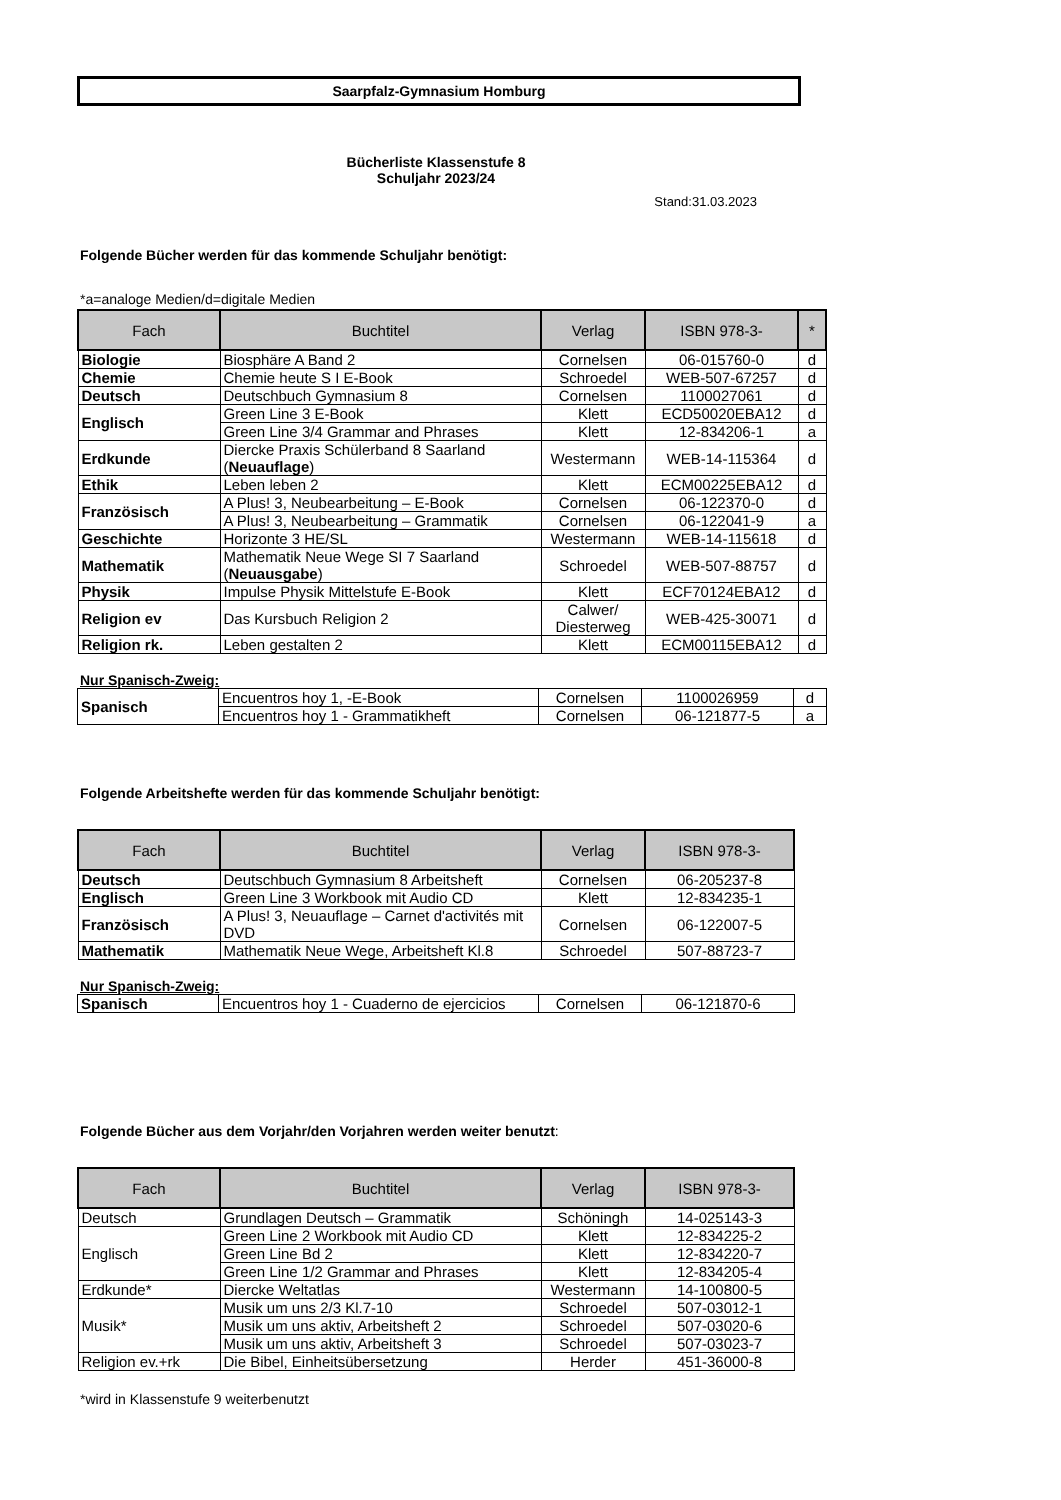Saarpfalz-Gymnasium Homburg
Bücherliste Klassenstufe 8
Schuljahr 2023/24
Stand:31.03.2023
Folgende Bücher werden für das kommende Schuljahr benötigt:
*a=analoge Medien/d=digitale Medien
| Fach | Buchtitel | Verlag | ISBN 978-3- | * |
| --- | --- | --- | --- | --- |
| Biologie | Biosphäre A Band 2 | Cornelsen | 06-015760-0 | d |
| Chemie | Chemie heute S I E-Book | Schroedel | WEB-507-67257 | d |
| Deutsch | Deutschbuch Gymnasium 8 | Cornelsen | 1100027061 | d |
| Englisch | Green Line 3 E-Book | Klett | ECD50020EBA12 | d |
| | Green Line 3/4 Grammar and Phrases | Klett | 12-834206-1 | a |
| Erdkunde | Diercke Praxis Schülerband 8 Saarland ( Neuauflage ) | Westermann | WEB-14-115364 | d |
| Ethik | Leben leben 2 | Klett | ECM00225EBA12 | d |
| Französisch | A Plus! 3, Neubearbeitung – E-Book | Cornelsen | 06-122370-0 | d |
| | A Plus! 3, Neubearbeitung – Grammatik | Cornelsen | 06-122041-9 | a |
| Geschichte | Horizonte 3 HE/SL | Westermann | WEB-14-115618 | d |
| Mathematik | Mathematik Neue Wege SI 7 Saarland ( Neuausgabe ) | Schroedel | WEB-507-88757 | d |
| Physik | Impulse Physik Mittelstufe E-Book | Klett | ECF70124EBA12 | d |
| Religion ev | Das Kursbuch Religion 2 | Calwer/ Diesterweg | WEB-425-30071 | d |
| Religion rk. | Leben gestalten 2 | Klett | ECM00115EBA12 | d |
Nur Spanisch-Zweig:
| Spanisch | Encuentros hoy 1, -E-Book | Cornelsen | 1100026959 | d |
| | Encuentros hoy 1 - Grammatikheft | Cornelsen | 06-121877-5 | a |
Folgende Arbeitshefte werden für das kommende Schuljahr benötigt:
| Fach | Buchtitel | Verlag | ISBN 978-3- |
| --- | --- | --- | --- |
| Deutsch | Deutschbuch Gymnasium 8 Arbeitsheft | Cornelsen | 06-205237-8 |
| Englisch | Green Line 3 Workbook mit Audio CD | Klett | 12-834235-1 |
| Französisch | A Plus! 3, Neuauflage – Carnet d'activités mit DVD | Cornelsen | 06-122007-5 |
| Mathematik | Mathematik Neue Wege, Arbeitsheft Kl.8 | Schroedel | 507-88723-7 |
Nur Spanisch-Zweig:
| Spanisch | Encuentros hoy 1 - Cuaderno de ejercicios | Cornelsen | 06-121870-6 |
Folgende Bücher aus dem Vorjahr/den Vorjahren werden weiter benutzt:
| Fach | Buchtitel | Verlag | ISBN 978-3- |
| --- | --- | --- | --- |
| Deutsch | Grundlagen Deutsch – Grammatik | Schöningh | 14-025143-3 |
| Englisch | Green Line 2 Workbook mit Audio CD | Klett | 12-834225-2 |
| | Green Line Bd 2 | Klett | 12-834220-7 |
| | Green Line 1/2 Grammar and Phrases | Klett | 12-834205-4 |
| Erdkunde* | Diercke Weltatlas | Westermann | 14-100800-5 |
| Musik* | Musik um uns 2/3 Kl.7-10 | Schroedel | 507-03012-1 |
| | Musik um uns aktiv, Arbeitsheft 2 | Schroedel | 507-03020-6 |
| | Musik um uns aktiv, Arbeitsheft 3 | Schroedel | 507-03023-7 |
| Religion ev.+rk | Die Bibel, Einheitsübersetzung | Herder | 451-36000-8 |
*wird in Klassenstufe 9 weiterbenutzt